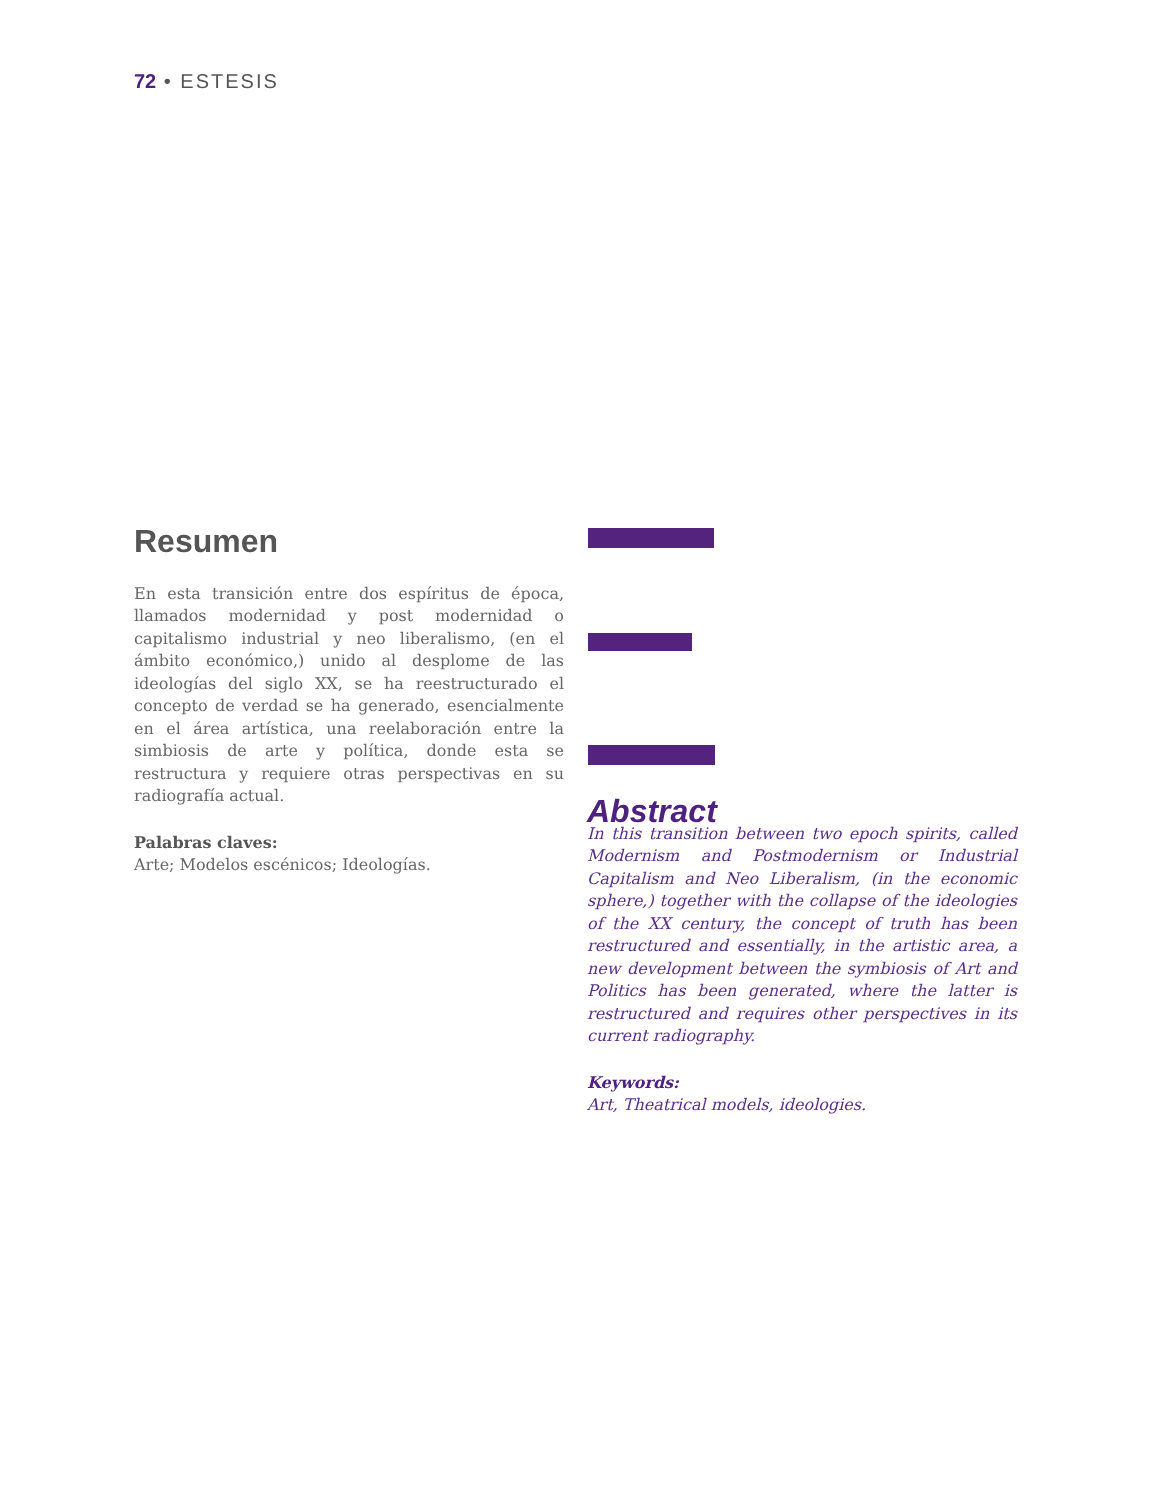72 • ESTESIS
Resumen
En esta transición entre dos espíritus de época, llamados modernidad y post modernidad o capitalismo industrial y neo liberalismo, (en el ámbito económico,) unido al desplome de las ideologías del siglo XX, se ha reestructurado el concepto de verdad se ha generado, esencialmente en el área artística, una reelaboración entre la simbiosis de arte y política, donde esta se restructura y requiere otras perspectivas en su radiografía actual.
Palabras claves:
Arte; Modelos escénicos; Ideologías.
Abstract
In this transition between two epoch spirits, called Modernism and Postmodernism or Industrial Capitalism and Neo Liberalism, (in the economic sphere,) together with the collapse of the ideologies of the XX century, the concept of truth has been restructured and essentially, in the artistic area, a new development between the symbiosis of Art and Politics has been generated, where the latter is restructured and requires other perspectives in its current radiography.
Keywords:
Art, Theatrical models, ideologies.